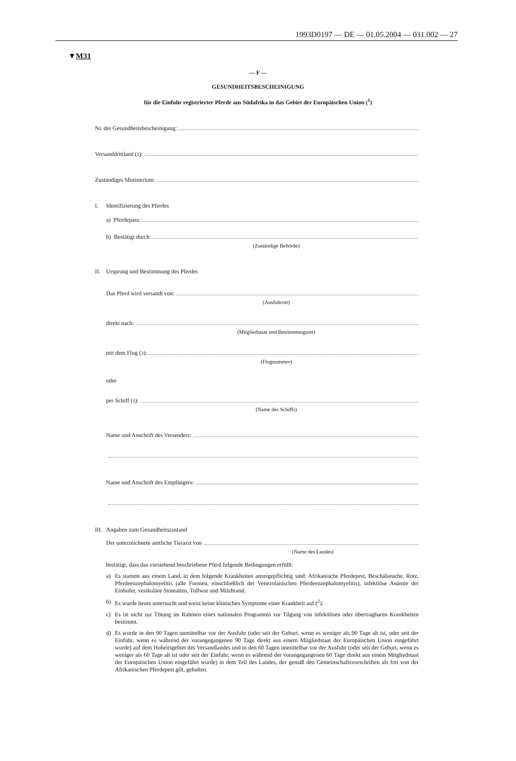1993D0197 — DE — 01.05.2004 — 031.002 — 27
▼M31
— F —
GESUNDHEITSBESCHEINIGUNG
für die Einfuhr registrierter Pferde aus Südafrika in das Gebiet der Europäischen Union (<sup>1</sup>)
Nr. der Gesundheitsbescheinigung:
Versanddrittland (<sup>1</sup>):
Zuständiges Ministerium:
I. Identifizierung des Pferdes
a) Pferdepass:
b) Bestätigt durch:
(Zuständige Behörde)
II. Ursprung und Bestimmung des Pferdes
Das Pferd wird versandt von:
(Ausfuhrort)
direkt nach:
(Mitgliedstaat und Bestimmungsort)
mit dem Flug (<sup>3</sup>):
(Flugnummer)
oder
per Schiff (<sup>3</sup>):
(Name des Schiffs)
Name und Anschrift des Versenders:
Name und Anschrift des Empfängers:
III. Angaben zum Gesundheitszustand
Der unterzeichnete amtliche Tierarzt von
(Name des Landes)
bestätigt, dass das vorstehend beschriebene Pferd folgende Bedingungen erfüllt:
a) Es stammt aus einem Land, in dem folgende Krankheiten anzeigepflichtig sind: Afrikanische Pferdepest, Beschälseuche, Rotz, Pferdeenzephalomyelitis (alle Formen, einschließlich der Venezolanischen Pferdeenzephalomyelitis), infektiöse Anämie der Einhufer, vesikuläre Stomatitis, Tollwut und Milzbrand.
b) Es wurde heute untersucht und weist keine klinischen Symptome einer Krankheit auf (<sup>2</sup>).
c) Es ist nicht zur Tötung im Rahmen eines nationalen Programms zur Tilgung von infektiösen oder übertragbaren Krankheiten bestimmt.
d) Es wurde in den 90 Tagen unmittelbar vor der Ausfuhr (oder seit der Geburt, wenn es weniger als 90 Tage alt ist, oder seit der Einfuhr, wenn es während der vorangegangenen 90 Tage direkt aus einem Mitgliedstaat der Europäischen Union eingeführt wurde) auf dem Hoheitsgebiet des Versandlandes und in den 60 Tagen unmittelbar vor der Ausfuhr (oder seit der Geburt, wenn es weniger als 60 Tage alt ist oder seit der Einfuhr, wenn es während der vorangegangenen 60 Tage direkt aus einem Mitgliedstaat der Europäischen Union eingeführt wurde) in dem Teil des Landes, der gemäß den Gemeinschaftsvorschriften als frei von der Afrikanischen Pferdepest gilt, gehalten.